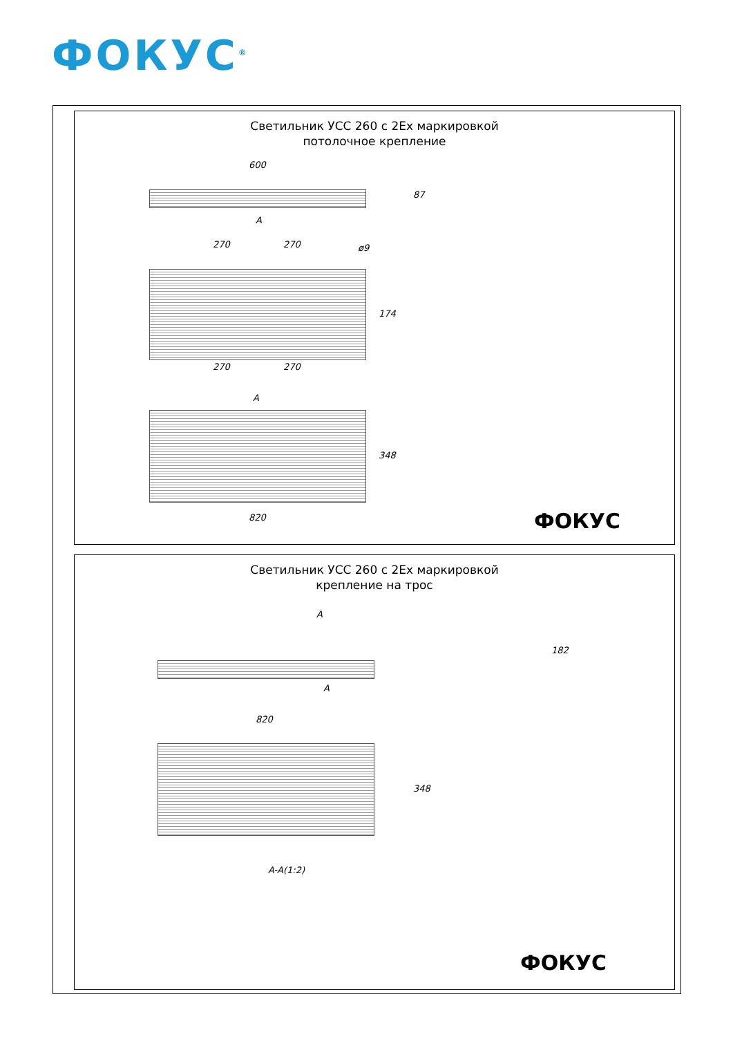ФОКУС<sup>®</sup>
Светильник УСС 260 с 2Ex маркировкой
потолочное крепление
600
87
A
270 270 ø9
174
270 270
A
348
820 ФОКУС
Светильник УСС 260 с 2Ex маркировкой
крепление на трос
A
A
182
820
348
A-A(1:2)
ФОКУС